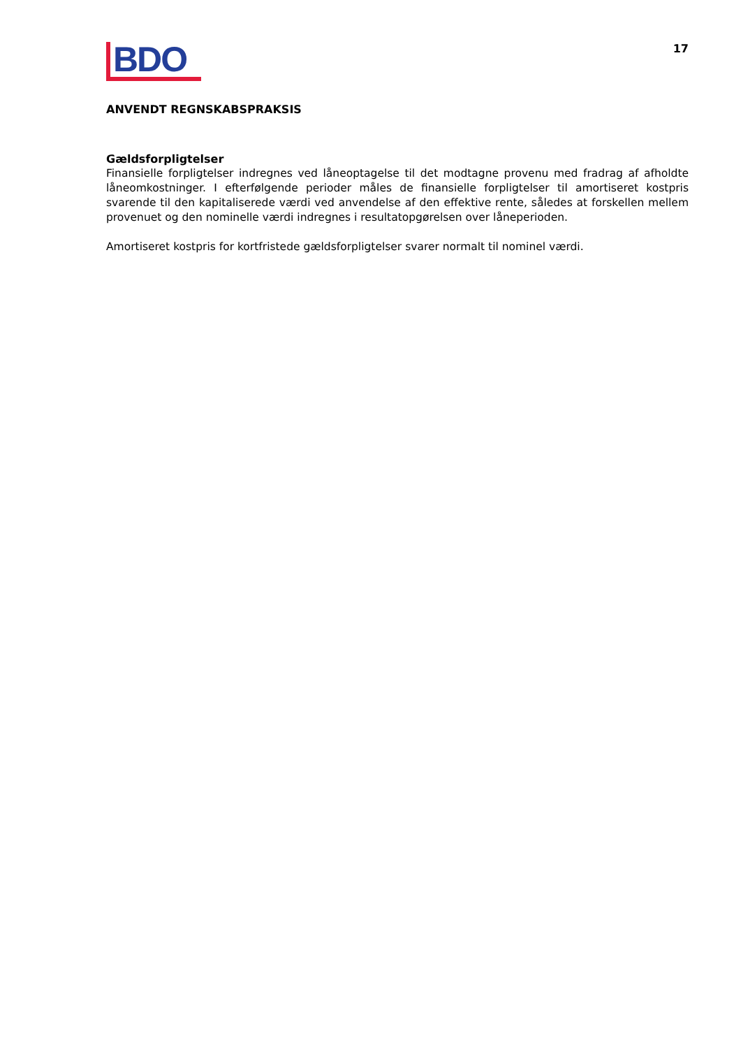BDO
17
ANVENDT REGNSKABSPRAKSIS
Gældsforpligtelser
Finansielle forpligtelser indregnes ved låneoptagelse til det modtagne provenu med fradrag af afholdte låneomkostninger. I efterfølgende perioder måles de finansielle forpligtelser til amortiseret kostpris svarende til den kapitaliserede værdi ved anvendelse af den effektive rente, således at forskellen mellem provenuet og den nominelle værdi indregnes i resultatopgørelsen over låneperioden.
Amortiseret kostpris for kortfristede gældsforpligtelser svarer normalt til nominel værdi.